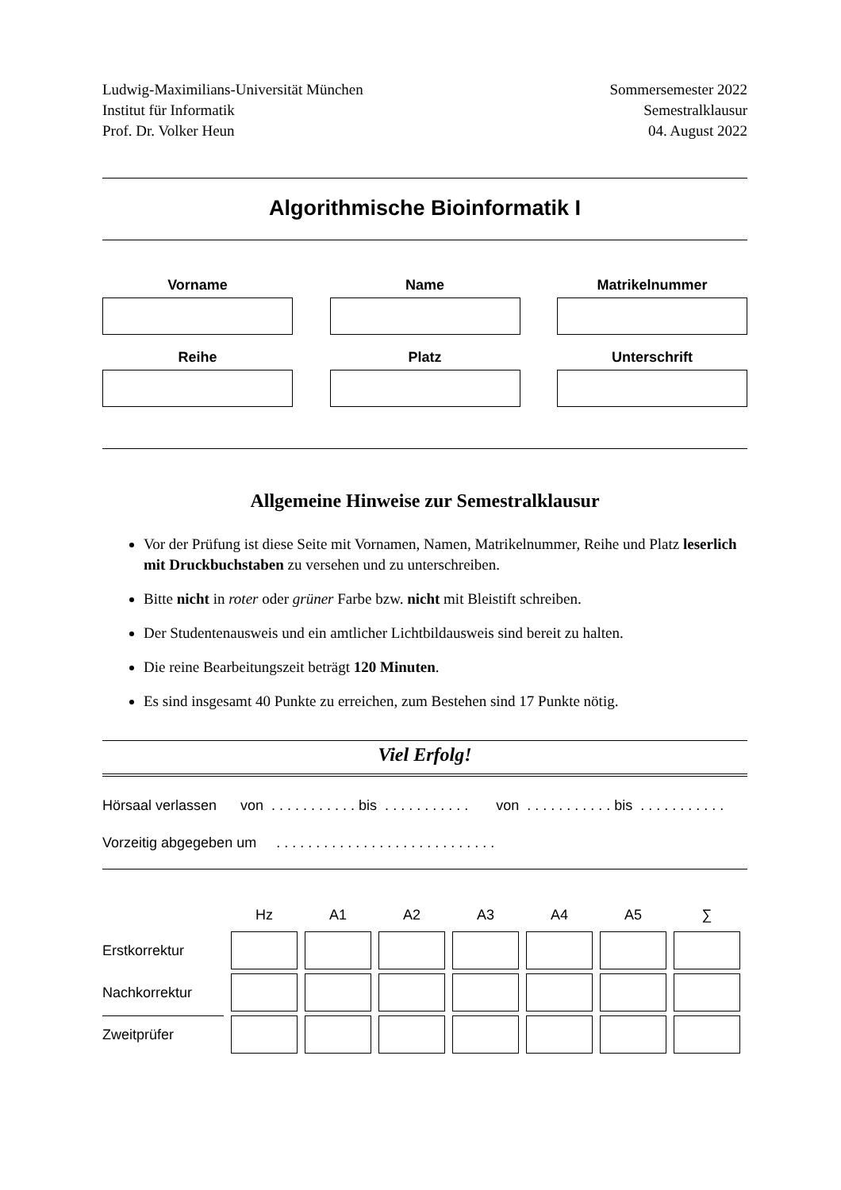Ludwig-Maximilians-Universität München
Institut für Informatik
Prof. Dr. Volker Heun
Sommersemester 2022
Semestralklausur
04. August 2022
Algorithmische Bioinformatik I
Vorname
Name
Matrikelnummer
Reihe
Platz
Unterschrift
Allgemeine Hinweise zur Semestralklausur
Vor der Prüfung ist diese Seite mit Vornamen, Namen, Matrikelnummer, Reihe und Platz leserlich mit Druckbuchstaben zu versehen und zu unterschreiben.
Bitte nicht in roter oder grüner Farbe bzw. nicht mit Bleistift schreiben.
Der Studentenausweis und ein amtlicher Lichtbildausweis sind bereit zu halten.
Die reine Bearbeitungszeit beträgt 120 Minuten.
Es sind insgesamt 40 Punkte zu erreichen, zum Bestehen sind 17 Punkte nötig.
Viel Erfolg!
Hörsaal verlassen von . . . . . . . . . . . bis . . . . . . . . . . . von . . . . . . . . . . . bis . . . . . . . . . . .
Vorzeitig abgegeben um . . . . . . . . . . . . . . . . . . . . . . . . . . . .
| | Hz | A1 | A2 | A3 | A4 | A5 | ∑ |
| --- | --- | --- | --- | --- | --- | --- | --- |
| Erstkorrektur | | | | | | | |
| Nachkorrektur | | | | | | | |
| Zweitprüfer | | | | | | | |